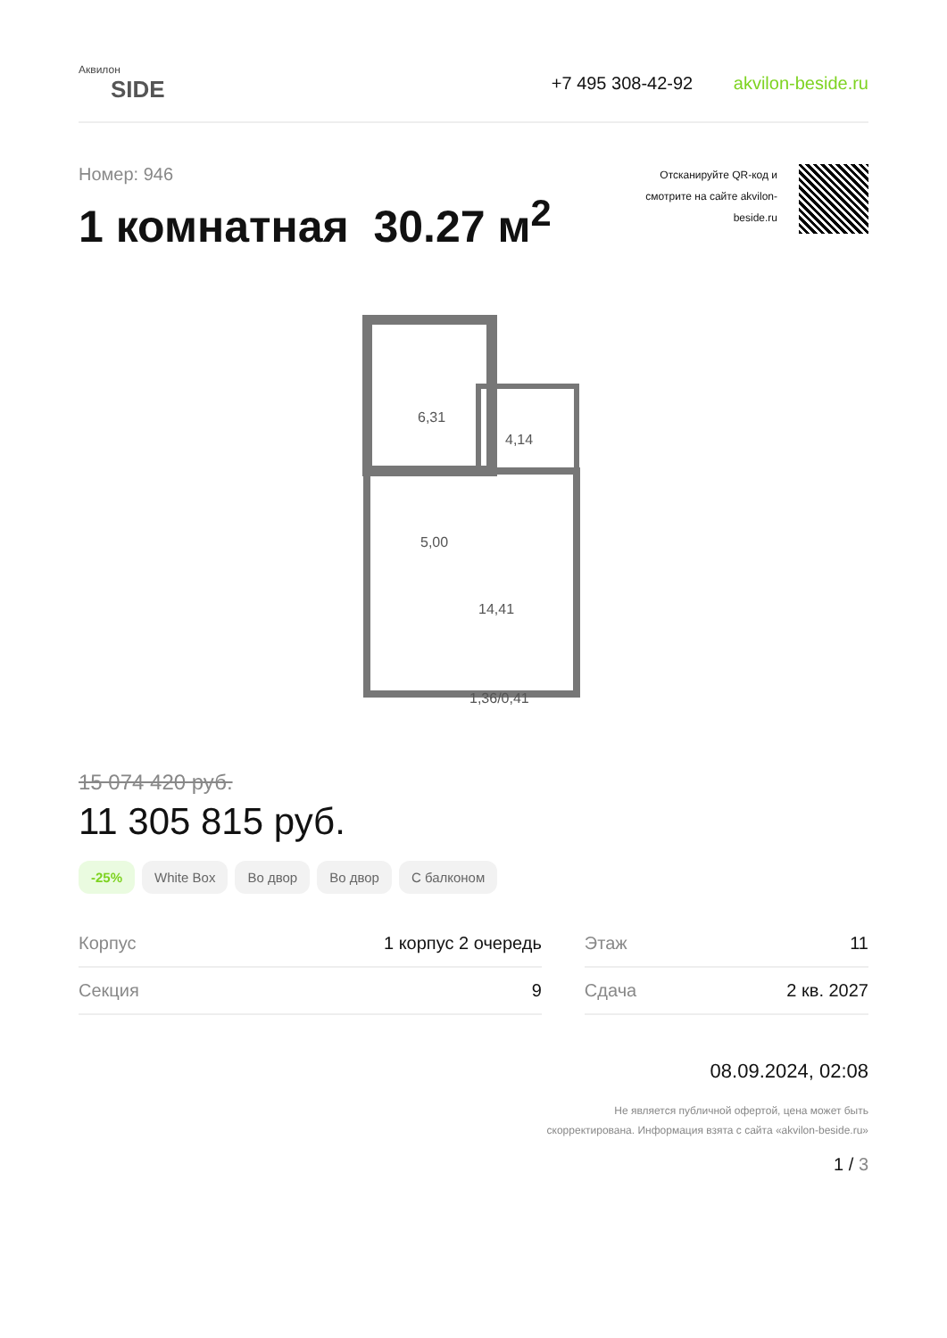Аквилон
SIDE
+7 495 308-42-92 akvilon-beside.ru
Номер: 946
1 комнатная 30.27 м<sup>2</sup>
Отсканируйте QR-код и
смотрите на сайте akvilon-
beside.ru
6,31
4,14
5,00
14,41
1,36/0,41
15 074 420 руб.
11 305 815 руб.
-25% White Box Во двор Во двор С балконом
| Корпус | 1 корпус 2 очередь | | Этаж | 11 |
| Секция | 9 | | Сдача | 2 кв. 2027 |
08.09.2024, 02:08
Не является публичной офертой, цена может быть
скорректирована. Информация взята с сайта «akvilon-beside.ru»
1 / 3